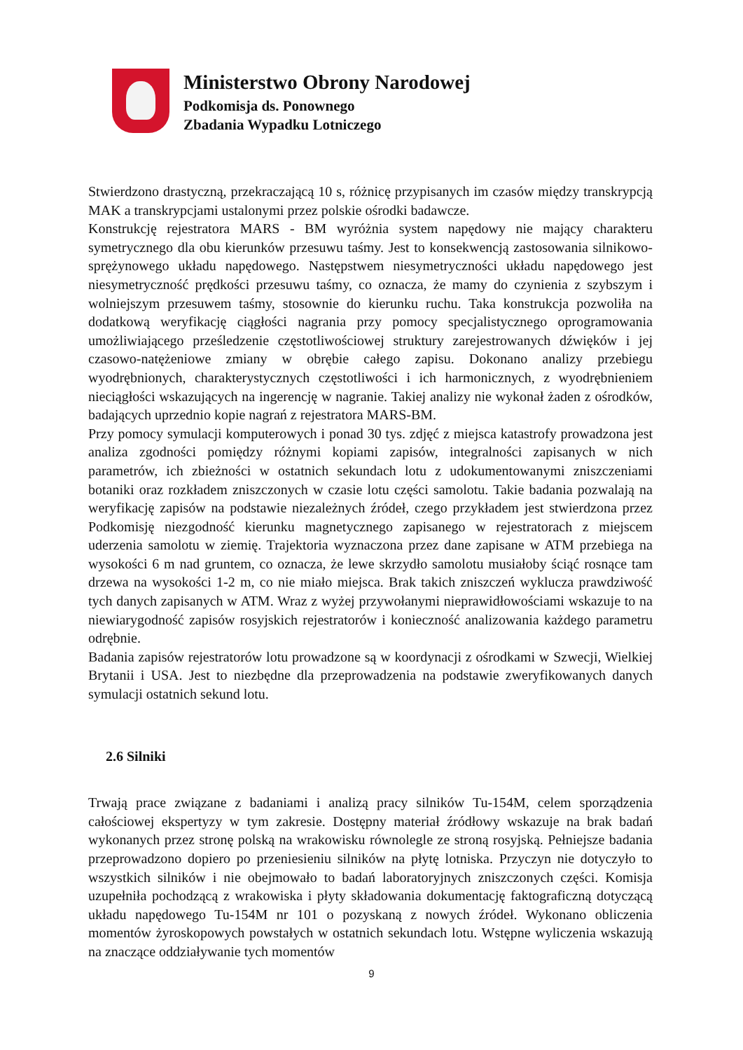Ministerstwo Obrony Narodowej
Podkomisja ds. Ponownego
Zbadania Wypadku Lotniczego
Stwierdzono drastyczną, przekraczającą 10 s, różnicę przypisanych im czasów między transkrypcją MAK a transkrypcjami ustalonymi przez polskie ośrodki badawcze.
Konstrukcję rejestratora MARS - BM wyróżnia system napędowy nie mający charakteru symetrycznego dla obu kierunków przesuwu taśmy. Jest to konsekwencją zastosowania silnikowo-sprężynowego układu napędowego. Następstwem niesymetryczności układu napędowego jest niesymetryczność prędkości przesuwu taśmy, co oznacza, że mamy do czynienia z szybszym i wolniejszym przesuwem taśmy, stosownie do kierunku ruchu. Taka konstrukcja pozwoliła na dodatkową weryfikację ciągłości nagrania przy pomocy specjalistycznego oprogramowania umożliwiającego prześledzenie częstotliwościowej struktury zarejestrowanych dźwięków i jej czasowo-natężeniowe zmiany w obrębie całego zapisu. Dokonano analizy przebiegu wyodrębnionych, charakterystycznych częstotliwości i ich harmonicznych, z wyodrębnieniem nieciągłości wskazujących na ingerencję w nagranie. Takiej analizy nie wykonał żaden z ośrodków, badających uprzednio kopie nagrań z rejestratora MARS-BM.
Przy pomocy symulacji komputerowych i ponad 30 tys. zdjęć z miejsca katastrofy prowadzona jest analiza zgodności pomiędzy różnymi kopiami zapisów, integralności zapisanych w nich parametrów, ich zbieżności w ostatnich sekundach lotu z udokumentowanymi zniszczeniami botaniki oraz rozkładem zniszczonych w czasie lotu części samolotu. Takie badania pozwalają na weryfikację zapisów na podstawie niezależnych źródeł, czego przykładem jest stwierdzona przez Podkomisję niezgodność kierunku magnetycznego zapisanego w rejestratorach z miejscem uderzenia samolotu w ziemię. Trajektoria wyznaczona przez dane zapisane w ATM przebiega na wysokości 6 m nad gruntem, co oznacza, że lewe skrzydło samolotu musiałoby ściąć rosnące tam drzewa na wysokości 1-2 m, co nie miało miejsca. Brak takich zniszczeń wyklucza prawdziwość tych danych zapisanych w ATM. Wraz z wyżej przywołanymi nieprawidłowościami wskazuje to na niewiarygodność zapisów rosyjskich rejestratorów i konieczność analizowania każdego parametru odrębnie.
Badania zapisów rejestratorów lotu prowadzone są w koordynacji z ośrodkami w Szwecji, Wielkiej Brytanii i USA. Jest to niezbędne dla przeprowadzenia na podstawie zweryfikowanych danych symulacji ostatnich sekund lotu.
2.6 Silniki
Trwają prace związane z badaniami i analizą pracy silników Tu-154M, celem sporządzenia całościowej ekspertyzy w tym zakresie. Dostępny materiał źródłowy wskazuje na brak badań wykonanych przez stronę polską na wrakowisku równolegle ze stroną rosyjską. Pełniejsze badania przeprowadzono dopiero po przeniesieniu silników na płytę lotniska. Przyczyn nie dotyczyło to wszystkich silników i nie obejmowało to badań laboratoryjnych zniszczonych części. Komisja uzupełniła pochodzącą z wrakowiska i płyty składowania dokumentację faktograficzną dotyczącą układu napędowego Tu-154M nr 101 o pozyskaną z nowych źródeł. Wykonano obliczenia momentów żyroskopowych powstałych w ostatnich sekundach lotu. Wstępne wyliczenia wskazują na znaczące oddziaływanie tych momentów
9